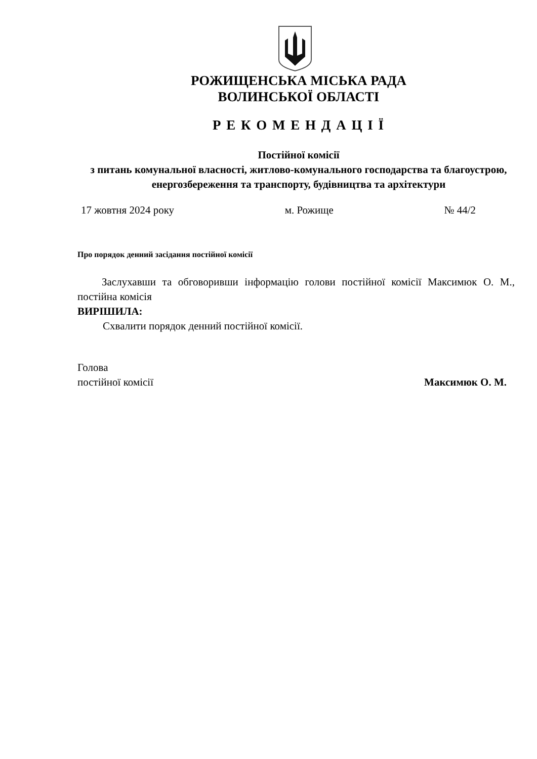РОЖИЩЕНСЬКА МІСЬКА РАДА
ВОЛИНСЬКОЇ ОБЛАСТІ
Р Е К О М Е Н Д А Ц І Ї
Постійної комісії
з питань комунальної власності, житлово-комунального господарства та благоустрою, енергозбереження та транспорту, будівництва та архітектури
17 жовтня 2024 року м. Рожище № 44/2
Про порядок денний засідання постійної комісії
Заслухавши та обговоривши інформацію голови постійної комісії Максимюк О. М., постійна комісія
ВИРІШИЛА:
Схвалити порядок денний постійної комісії.
Голова
постійної комісії
Максимюк О. М.